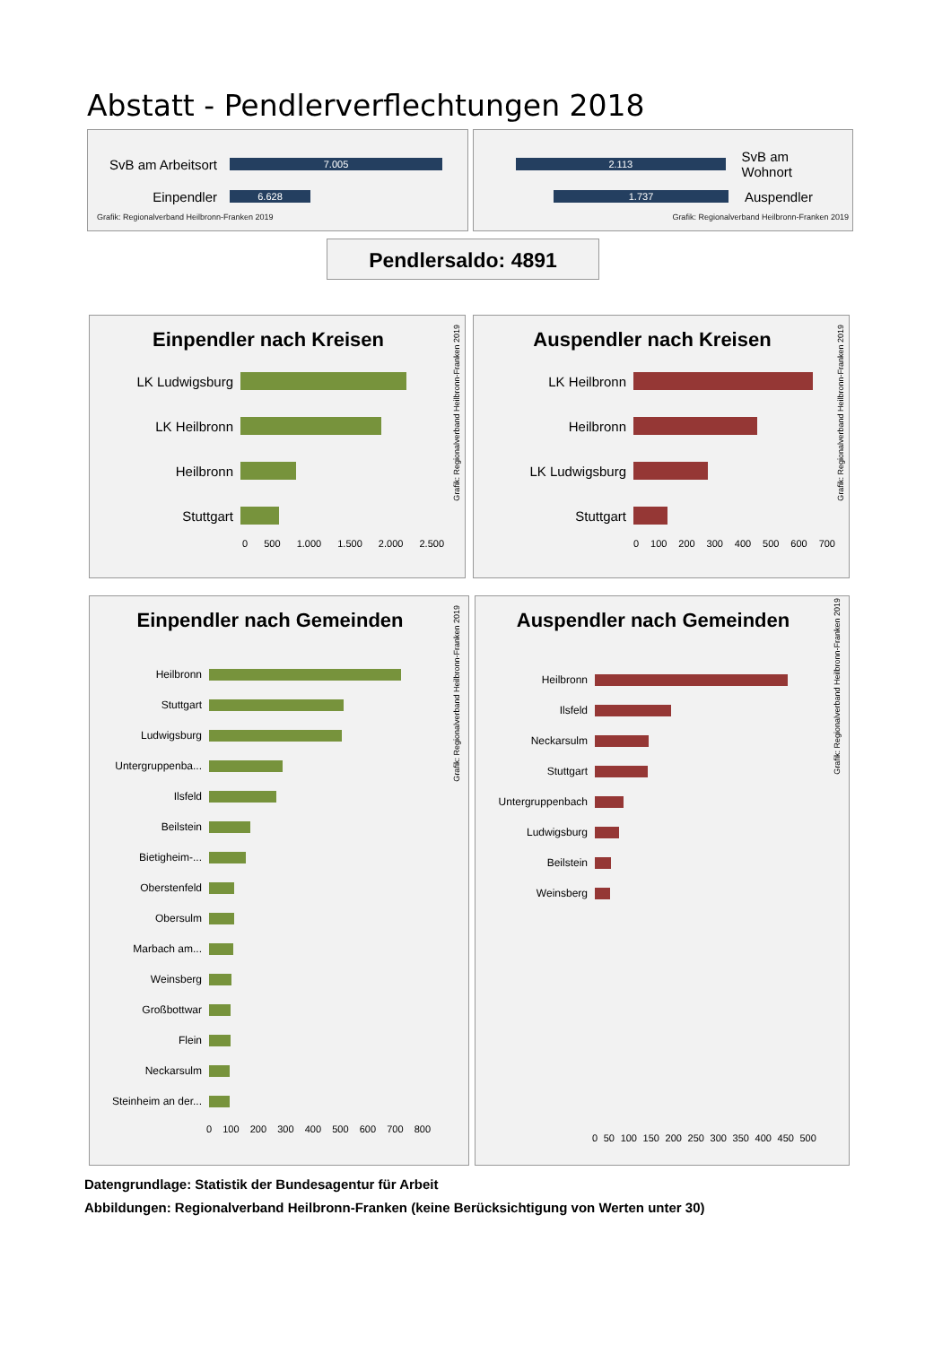Abstatt - Pendlerverflechtungen 2018
SvB am Arbeitsort
7.005
Einpendler
6.628
Grafik: Regionalverband Heilbronn-Franken 2019
2.113
SvB am Wohnort
1.737
Auspendler
Grafik: Regionalverband Heilbronn-Franken 2019
Pendlersaldo: 4891
Einpendler nach Kreisen
LK Ludwigsburg
LK Heilbronn
Heilbronn
Stuttgart
0 500 1.000 1.500 2.000 2.500
Grafik: Regionalverband Heilbronn-Franken 2019
Auspendler nach Kreisen
LK Heilbronn
Heilbronn
LK Ludwigsburg
Stuttgart
0 100 200 300 400 500 600 700
Grafik: Regionalverband Heilbronn-Franken 2019
Einpendler nach Gemeinden
Heilbronn
Stuttgart
Ludwigsburg
Untergruppenba...
Ilsfeld
Beilstein
Bietigheim-...
Oberstenfeld
Obersulm
Marbach am...
Weinsberg
Großbottwar
Flein
Neckarsulm
Steinheim an der...
0 100 200 300 400 500 600 700 800
Grafik: Regionalverband Heilbronn-Franken 2019
Auspendler nach Gemeinden
Heilbronn
Ilsfeld
Neckarsulm
Stuttgart
Untergruppenbach
Ludwigsburg
Beilstein
Weinsberg
0 50 100 150 200 250 300 350 400 450 500
Grafik: Regionalverband Heilbronn-Franken 2019
Datengrundlage: Statistik der Bundesagentur für Arbeit
Abbildungen: Regionalverband Heilbronn-Franken (keine Berücksichtigung von Werten unter 30)